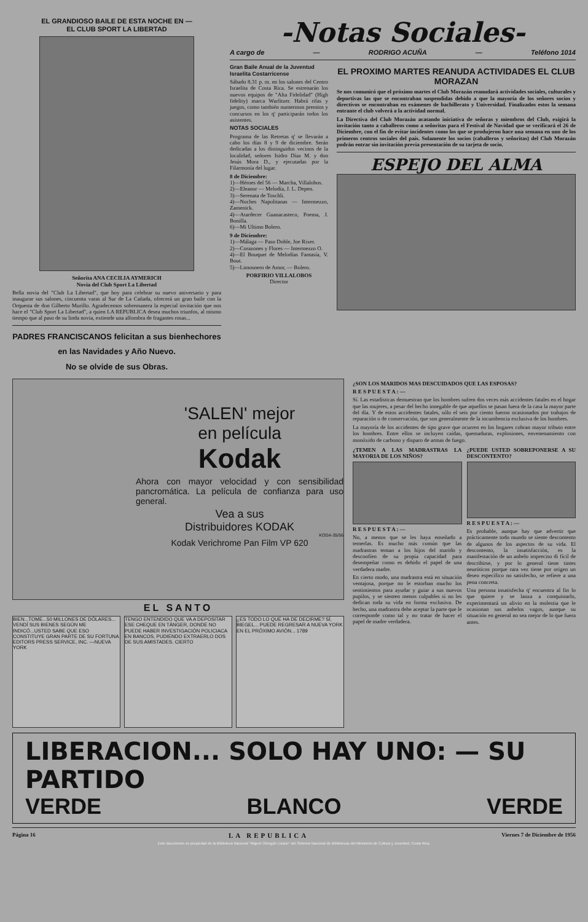EL GRANDIOSO BAILE DE ESTA NOCHE EN —
EL CLUB SPORT LA LIBERTAD
Señorita ANA CECILIA AYMERICH
Novia del Club Sport La Libertad
Bella novia del "Club La Libertad", que hoy para celebrar su nuevo aniversario y para inaugurar sus salones, cincuenta varas al Sur de La Cañada, ofrecerá un gran baile con la Orquesta de don Gilberto Murillo. Agradecemos sobremanera la especial invitación que nos hace el "Club Sport La Libertad", a quien LA REPUBLICA desea muchos triunfos, al mismo tiempo que al paso de su linda novia, extiende una alfombra de fragantes rosas...
PADRES FRANCISCANOS felicitan a sus bienhechores en las Navidades y Año Nuevo.
No se olvide de sus Obras.
-Notas Sociales-
A cargo de — RODRIGO ACUÑA — Teléfono 1014
Gran Baile Anual de la Juventud Israelita Costarricense
Sábado 8.31 p. m. en los salones del Centro Israelita de Costa Rica. Se estrenarán los nuevos equipos de "Alta Fidelidad" (High fidelity) marca Wurlitzer. Habrá rifas y juegos, como también numerosos premios y concursos en los q' participarán todos los asistentes.
NOTAS SOCIALES
Programa de las Retretas q' se llevarán a cabo los días 8 y 9 de diciembre. Serán dedicadas a los distinguidos vecinos de la localidad, señores Isidro Díaz M. y don Jesús Mora D., y ejecutadas por la Filarmonía del lugar.
8 de Diciembre:
1)—Héroes del 56 — Marcha, Villalobos.
2)—Eleanor — Melodía, J. L. Depen.
3)—Serenata de Toschli.
4)—Noches Napolitanas — Intermezzo, Zamenick.
4)—Atardecer Guanacasteco, Poema, J. Bonilla.
6)—Mi Ultimo Bolero.
9 de Diciembre:
1)—Málaga — Paso Doble, Joe Rixer.
2)—Corazones y Flores — Intermezzo O.
4)—El Bouquet de Melodías Fantasía, V. Bout.
5)—Limosnero de Amor, — Bolero.
PORFIRIO VILLALOBOS
Director
EL PROXIMO MARTES REANUDA ACTIVIDADES EL CLUB MORAZAN
Se nos comunicó que el próximo martes el Club Morazán reanudará actividades sociales, culturales y deportivas las que se encontraban suspendidas debido a que la mayoría de los señores socios y directivos se encontraban en exámenes de bachillerato y Universidad. Finalizados estos la semana entrante el club volverá a la actividad normal.
La Directiva del Club Morazán acatando iniciativa de señoras y miembros del Club, exigirá la invitación tanto a caballeros como a señoritas para el Festival de Navidad que se verificará el 26 de Diciembre, con el fin de evitar incidentes como los que se produjeron hace una semana en uno de los primeros centros sociales del país. Solamente los socios (caballeros y señoritas) del Club Morazán podrán entrar sin invitación previa presentación de su tarjeta de socio.
ESPEJO DEL ALMA
'SALEN' mejor
en película
Kodak
Ahora con mayor velocidad y con sensibilidad pancromática. La película de confianza para uso general.
Vea a sus
Distribuidores KODAK
KODA-35/56
Kodak Verichrome Pan Film VP 620
EL SANTO
BIEN...TOME...50 MILLONES DE DÓLARES... VENDÍ SUS BIENES SEGÚN ME INDICÓ...USTED SABE QUE ESO CONSTITUYE GRAN PARTE DE SU FORTUNA
EDITORS PRESS SERVICE, INC. —NUEVA YORK
TENGO ENTENDIDO QUE VA A DEPOSITAR ESE CHEQUE EN TÁNGER, DONDE NO PUEDE HABER INVESTIGACIÓN POLICIACA EN BANCOS, PUDIENDO EXTRAERLO DOS DE SUS AMISTADES. CIERTO
¿ES TODO LO QUE HA DE DECIRME? SÍ, BIEGEL... PUEDE REGRESAR A NUEVA YORK EN EL PRÓXIMO AVIÓN... 1789
¿SON LOS MARIDOS MAS DESCUIDADOS QUE LAS ESPOSAS?
R E S P U E S T A : —
Sí. Las estadísticas demuestran que los hombres sufren dos veces más accidentes fatales en el hogar que las mujeres, a pesar del hecho innegable de que aquellos se pasan fuera de la casa la mayor parte del día. Y de estos accidentes fatales, sólo el seis por ciento fueron ocasionados por trabajos de reparación o de conservación, que son generalmente de la incumbencia exclusiva de los hombres.
La mayoría de los accidentes de tipo grave que ocurren en los hogares cobran mayor tributo entre los hombres. Entre ellos se incluyen caídas, quemaduras, explosiones, envenenamiento con monóxido de carbono y disparo de armas de fuego.
¿TEMEN A LAS MADRASTRAS LA MAYORIA DE LOS NIÑOS?
R E S P U E S T A : —
No, a menos que se les haya enseñado a temerlas. Es mucho más común que las madrastras teman a los hijos del marido y desconfíen de su propia capacidad para desempeñar como es debido el papel de una verdadera madre.
En cierto modo, una madrastra está en situación ventajosa, porque no le estorban mucho los sentimientos para ayudar y guiar a sus nuevos pupilos, y se sienten menos culpables si no les dedican toda su vida en forma exclusiva. De hecho, una madrastra debe aceptar la parte que le corresponde como tal y no tratar de hacer el papel de madre verdadera.
¿PUEDE USTED SOBREPONERSE A SU DESCONTENTO?
R E S P U E S T A : —
Es probable, aunque hay que advertir que prácticamente todo mundo se siente descontento de algunos de los aspectos de su vida. El descontento, la insatisfacción, es la manifestación de un anhelo impreciso di fícil de describirse, y por lo general tiene tintes neuróticos porque rara vez tiene por origen un deseo específico no satisfecho, se refiere a una pena concreta.
Una persona insatisfecha q' encuentra al fin lo que quiere y se lanza a conquistarlo, experimentará un alivio en la molestia que le ocasionan sus anhelos vagos, aunque su situación en general no sea mejor de lo que fuera antes.
LIBERACION... SOLO HAY UNO: — SU PARTIDO
VERDE BLANCO VERDE
Página 16 LA REPUBLICA Viernes 7 de Diciembre de 1956
Este documento es propiedad de la Biblioteca Nacional "Miguel Obregón Lizano" del Sistema Nacional de Bibliotecas del Ministerio de Cultura y Juventud, Costa Rica.